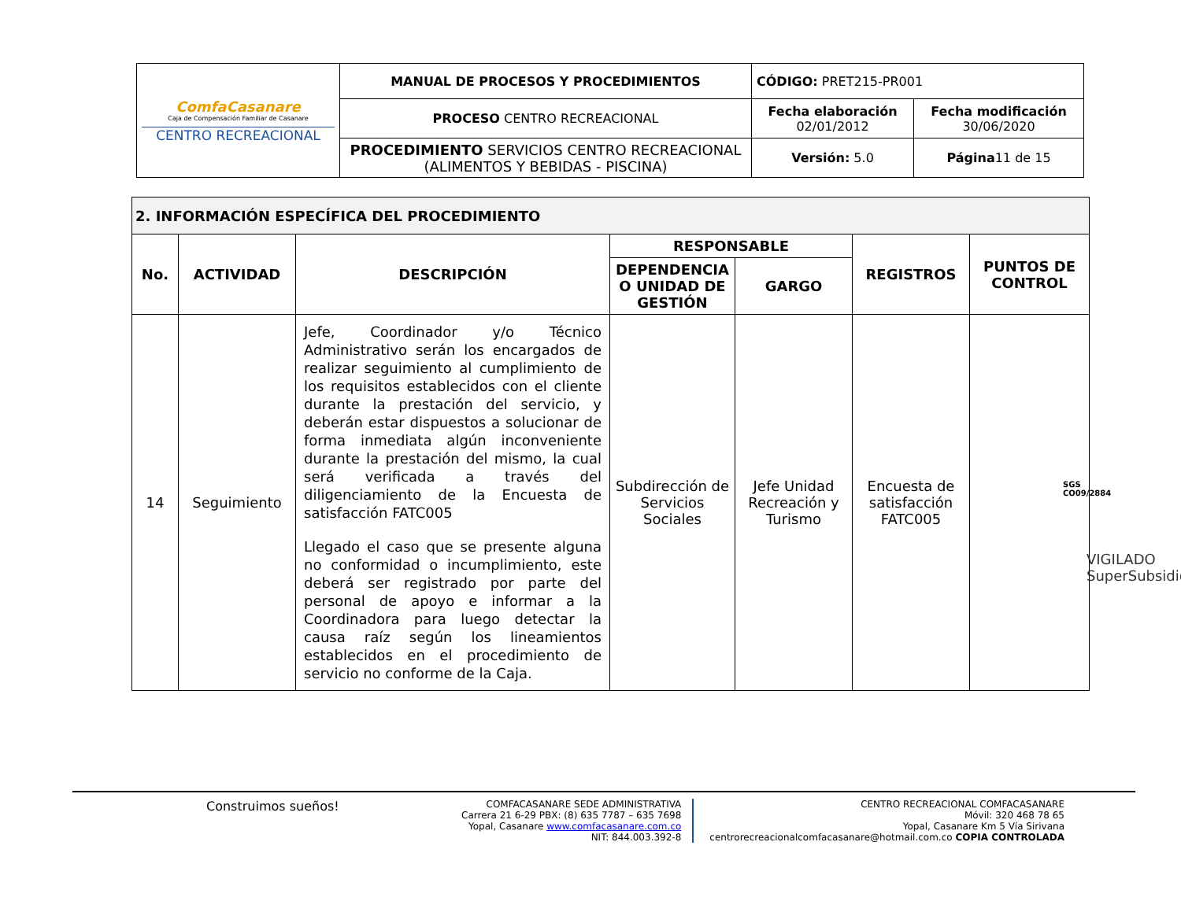| ComfaCasanare Caja de Compensación Familiar de Casanare CENTRO RECREACIONAL | MANUAL DE PROCESOS Y PROCEDIMIENTOS | CÓDIGO: PRET215-PR001 | |
| | PROCESO CENTRO RECREACIONAL | Fecha elaboración 02/01/2012 | Fecha modificación 30/06/2020 |
| | PROCEDIMIENTO SERVICIOS CENTRO RECREACIONAL (ALIMENTOS Y BEBIDAS - PISCINA) | Versión: 5.0 | Página 11 de 15 |
| 2. INFORMACIÓN ESPECÍFICA DEL PROCEDIMIENTO | | | | | | |
| --- | --- | --- | --- | --- | --- | --- |
| No. | ACTIVIDAD | DESCRIPCIÓN | RESPONSABLE | | REGISTROS | PUNTOS DE CONTROL |
| | | | DEPENDENCIA O UNIDAD DE GESTIÓN | GARGO | | |
| 14 | Seguimiento | Jefe, Coordinador y/o Técnico Administrativo serán los encargados de realizar seguimiento al cumplimiento de los requisitos establecidos con el cliente durante la prestación del servicio, y deberán estar dispuestos a solucionar de forma inmediata algún inconveniente durante la prestación del mismo, la cual será verificada a través del diligenciamiento de la Encuesta de satisfacción FATC005 Llegado el caso que se presente alguna no conformidad o incumplimiento, este deberá ser registrado por parte del personal de apoyo e informar a la Coordinadora para luego detectar la causa raíz según los lineamientos establecidos en el procedimiento de servicio no conforme de la Caja. | Subdirección de Servicios Sociales | Jefe Unidad Recreación y Turismo | Encuesta de satisfacción FATC005 | |
SGS
CO09/2884
VIGILADO SuperSubsidio
Construimos sueños!
COMFACASANARE SEDE ADMINISTRATIVA
Carrera 21 6-29 PBX: (8) 635 7787 – 635 7698
Yopal, Casanare www.comfacasanare.com.co
NIT: 844.003.392-8
CENTRO RECREACIONAL COMFACASANARE
Móvil: 320 468 78 65
Yopal, Casanare Km 5 Vía Sirivana
centrorecreacionalcomfacasanare@hotmail.com.co COPIA CONTROLADA